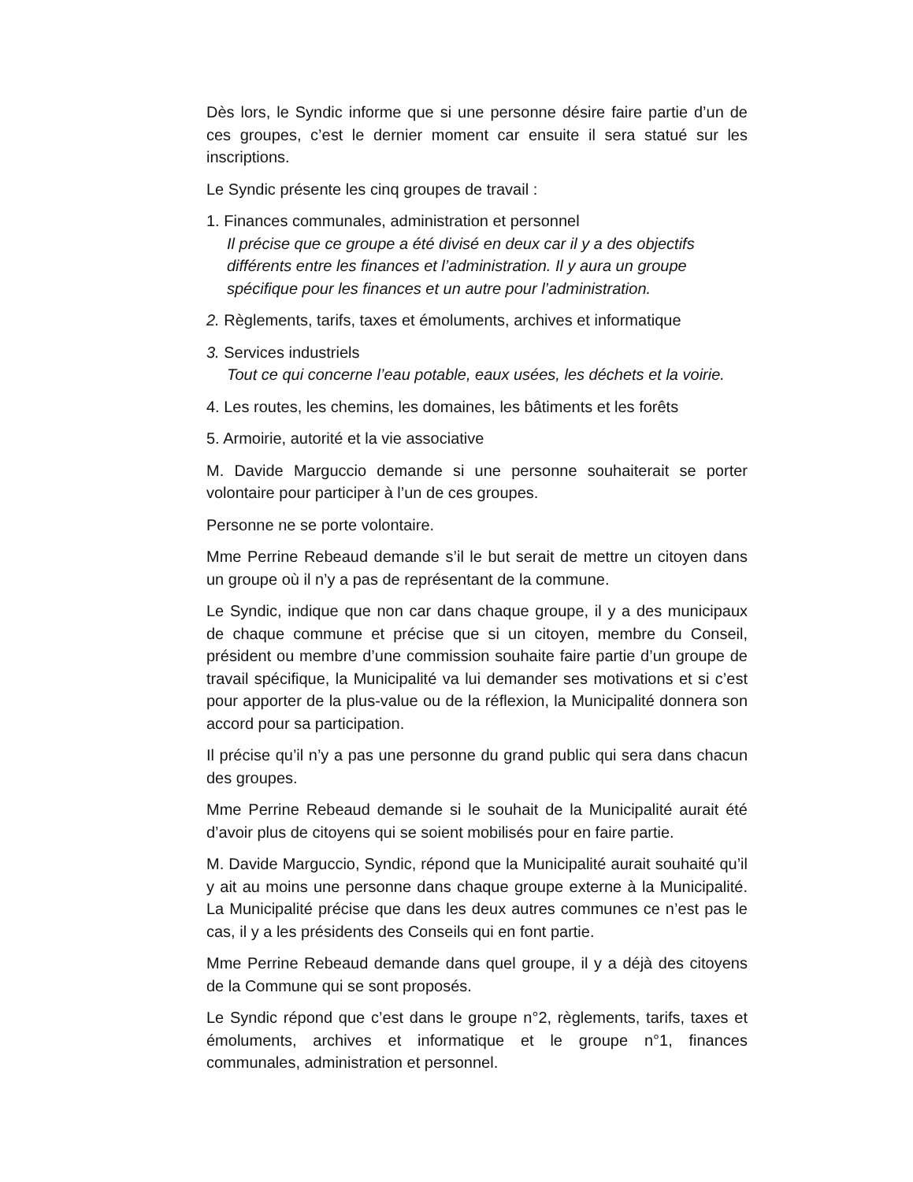Dès lors, le Syndic informe que si une personne désire faire partie d’un de ces groupes, c’est le dernier moment car ensuite il sera statué sur les inscriptions.
Le Syndic présente les cinq groupes de travail :
1. Finances communales, administration et personnel
Il précise que ce groupe a été divisé en deux car il y a des objectifs différents entre les finances et l’administration. Il y aura un groupe spécifique pour les finances et un autre pour l’administration.
2. Règlements, tarifs, taxes et émoluments, archives et informatique
3. Services industriels
Tout ce qui concerne l’eau potable, eaux usées, les déchets et la voirie.
4. Les routes, les chemins, les domaines, les bâtiments et les forêts
5. Armoirie, autorité et la vie associative
M. Davide Marguccio demande si une personne souhaiterait se porter volontaire pour participer à l’un de ces groupes.
Personne ne se porte volontaire.
Mme Perrine Rebeaud demande s’il le but serait de mettre un citoyen dans un groupe où il n’y a pas de représentant de la commune.
Le Syndic, indique que non car dans chaque groupe, il y a des municipaux de chaque commune et précise que si un citoyen, membre du Conseil, président ou membre d’une commission souhaite faire partie d’un groupe de travail spécifique, la Municipalité va lui demander ses motivations et si c’est pour apporter de la plus-value ou de la réflexion, la Municipalité donnera son accord pour sa participation.
Il précise qu’il n’y a pas une personne du grand public qui sera dans chacun des groupes.
Mme Perrine Rebeaud demande si le souhait de la Municipalité aurait été d’avoir plus de citoyens qui se soient mobilisés pour en faire partie.
M. Davide Marguccio, Syndic, répond que la Municipalité aurait souhaité qu’il y ait au moins une personne dans chaque groupe externe à la Municipalité. La Municipalité précise que dans les deux autres communes ce n’est pas le cas, il y a les présidents des Conseils qui en font partie.
Mme Perrine Rebeaud demande dans quel groupe, il y a déjà des citoyens de la Commune qui se sont proposés.
Le Syndic répond que c’est dans le groupe n°2, règlements, tarifs, taxes et émoluments, archives et informatique et le groupe n°1, finances communales, administration et personnel.